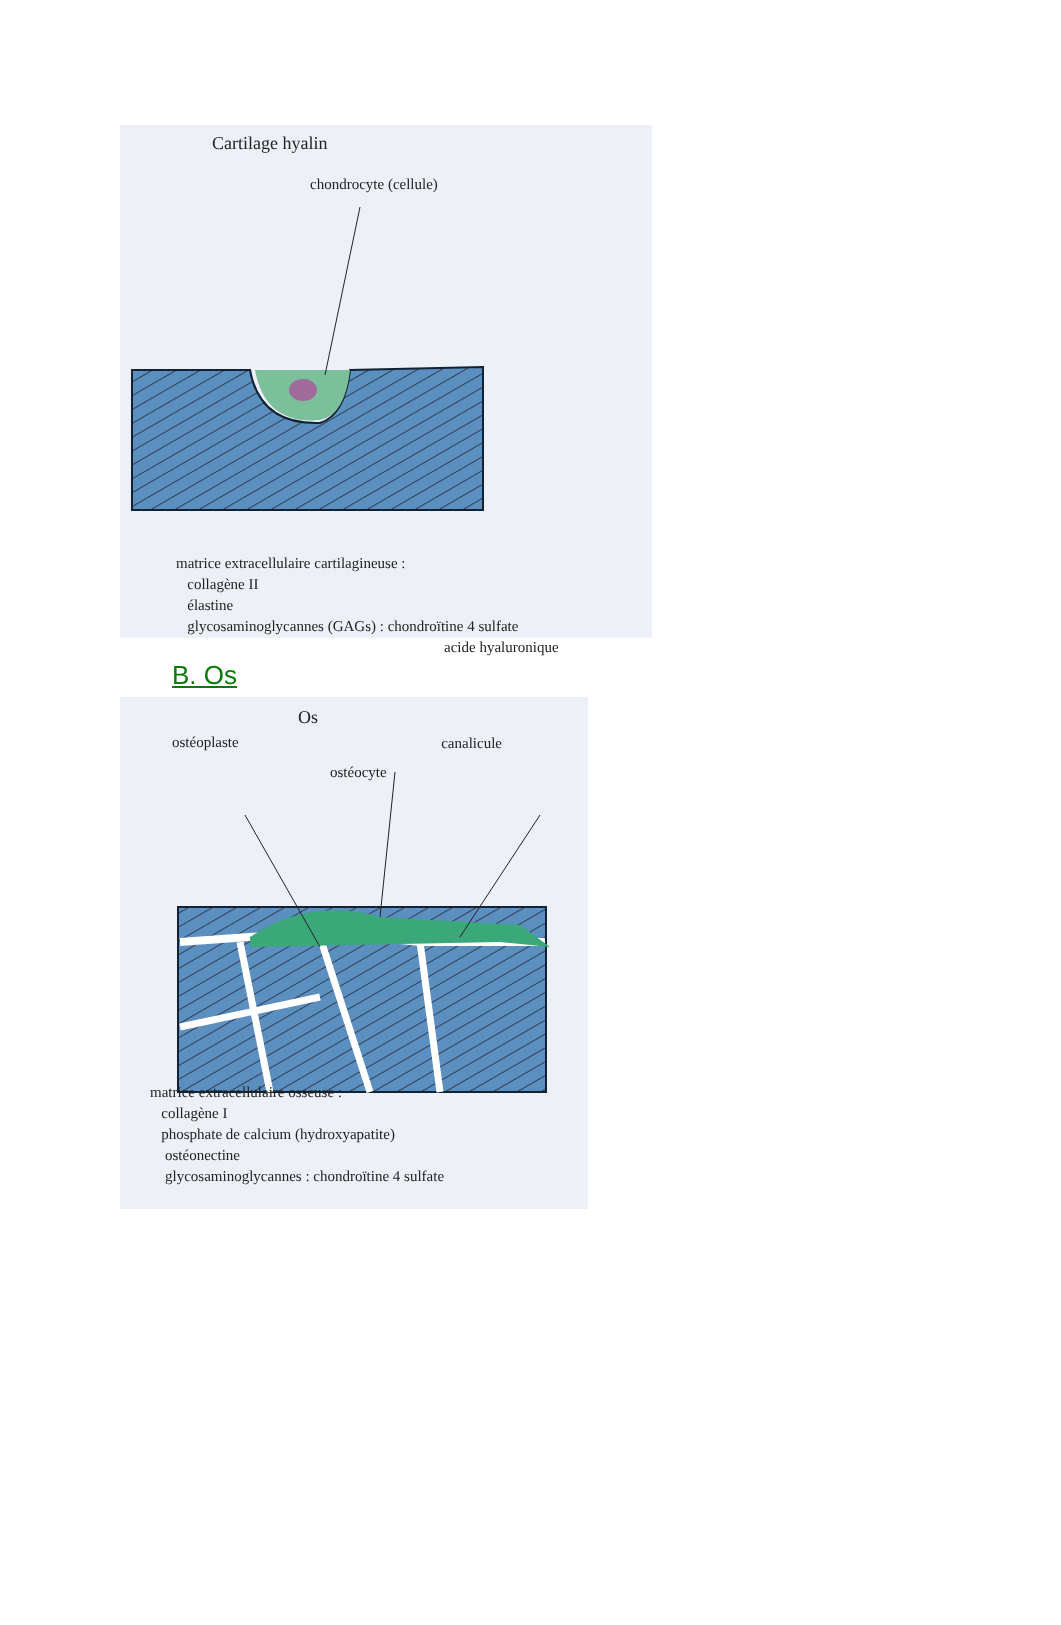Cartilage hyalin
chondrocyte (cellule)
matrice extracellulaire cartilagineuse :
collagène II
élastine
glycosaminoglycannes (GAGs) : chondroïtine 4 sulfate
acide hyaluronique
B. Os
Os
ostéocyte
ostéoplaste canalicule
matrice extracellulaire osseuse :
collagène I
phosphate de calcium (hydroxyapatite)
ostéonectine
glycosaminoglycannes : chondroïtine 4 sulfate